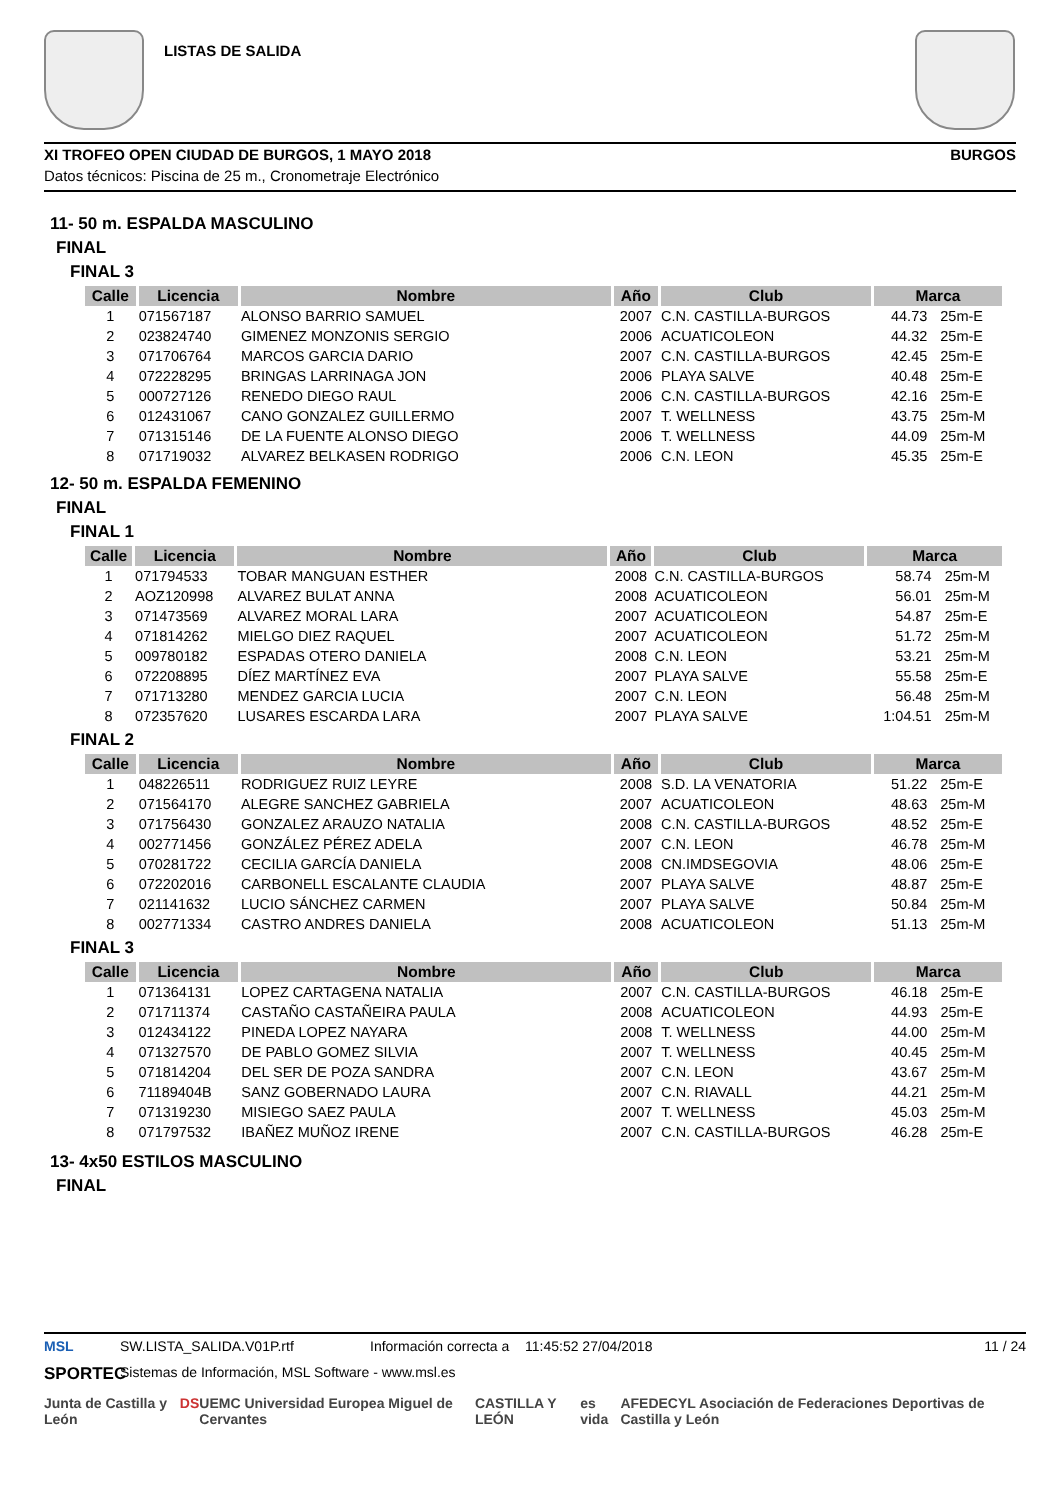LISTAS DE SALIDA
XI TROFEO OPEN CIUDAD DE BURGOS, 1 MAYO 2018 BURGOS
Datos técnicos: Piscina de 25 m., Cronometraje Electrónico
11- 50 m. ESPALDA MASCULINO
FINAL
FINAL 3
| Calle | Licencia | Nombre | Año | Club | Marca | |
| --- | --- | --- | --- | --- | --- | --- |
| 1 | 071567187 | ALONSO BARRIO SAMUEL | 2007 | C.N. CASTILLA-BURGOS | 44.73 | 25m-E |
| 2 | 023824740 | GIMENEZ MONZONIS SERGIO | 2006 | ACUATICOLEON | 44.32 | 25m-E |
| 3 | 071706764 | MARCOS GARCIA DARIO | 2007 | C.N. CASTILLA-BURGOS | 42.45 | 25m-E |
| 4 | 072228295 | BRINGAS LARRINAGA JON | 2006 | PLAYA SALVE | 40.48 | 25m-E |
| 5 | 000727126 | RENEDO DIEGO RAUL | 2006 | C.N. CASTILLA-BURGOS | 42.16 | 25m-E |
| 6 | 012431067 | CANO GONZALEZ GUILLERMO | 2007 | T. WELLNESS | 43.75 | 25m-M |
| 7 | 071315146 | DE LA FUENTE ALONSO DIEGO | 2006 | T. WELLNESS | 44.09 | 25m-M |
| 8 | 071719032 | ALVAREZ BELKASEN RODRIGO | 2006 | C.N. LEON | 45.35 | 25m-E |
12- 50 m. ESPALDA FEMENINO
FINAL
FINAL 1
| Calle | Licencia | Nombre | Año | Club | Marca | |
| --- | --- | --- | --- | --- | --- | --- |
| 1 | 071794533 | TOBAR MANGUAN ESTHER | 2008 | C.N. CASTILLA-BURGOS | 58.74 | 25m-M |
| 2 | AOZ120998 | ALVAREZ BULAT ANNA | 2008 | ACUATICOLEON | 56.01 | 25m-M |
| 3 | 071473569 | ALVAREZ MORAL LARA | 2007 | ACUATICOLEON | 54.87 | 25m-E |
| 4 | 071814262 | MIELGO DIEZ RAQUEL | 2007 | ACUATICOLEON | 51.72 | 25m-M |
| 5 | 009780182 | ESPADAS OTERO DANIELA | 2008 | C.N. LEON | 53.21 | 25m-M |
| 6 | 072208895 | DÍEZ MARTÍNEZ EVA | 2007 | PLAYA SALVE | 55.58 | 25m-E |
| 7 | 071713280 | MENDEZ GARCIA LUCIA | 2007 | C.N. LEON | 56.48 | 25m-M |
| 8 | 072357620 | LUSARES ESCARDA LARA | 2007 | PLAYA SALVE | 1:04.51 | 25m-M |
FINAL 2
| Calle | Licencia | Nombre | Año | Club | Marca | |
| --- | --- | --- | --- | --- | --- | --- |
| 1 | 048226511 | RODRIGUEZ RUIZ LEYRE | 2008 | S.D. LA VENATORIA | 51.22 | 25m-E |
| 2 | 071564170 | ALEGRE SANCHEZ GABRIELA | 2007 | ACUATICOLEON | 48.63 | 25m-M |
| 3 | 071756430 | GONZALEZ ARAUZO NATALIA | 2008 | C.N. CASTILLA-BURGOS | 48.52 | 25m-E |
| 4 | 002771456 | GONZÁLEZ PÉREZ ADELA | 2007 | C.N. LEON | 46.78 | 25m-M |
| 5 | 070281722 | CECILIA GARCÍA DANIELA | 2008 | CN.IMDSEGOVIA | 48.06 | 25m-E |
| 6 | 072202016 | CARBONELL ESCALANTE CLAUDIA | 2007 | PLAYA SALVE | 48.87 | 25m-E |
| 7 | 021141632 | LUCIO SÁNCHEZ CARMEN | 2007 | PLAYA SALVE | 50.84 | 25m-M |
| 8 | 002771334 | CASTRO ANDRES DANIELA | 2008 | ACUATICOLEON | 51.13 | 25m-M |
FINAL 3
| Calle | Licencia | Nombre | Año | Club | Marca | |
| --- | --- | --- | --- | --- | --- | --- |
| 1 | 071364131 | LOPEZ CARTAGENA NATALIA | 2007 | C.N. CASTILLA-BURGOS | 46.18 | 25m-E |
| 2 | 071711374 | CASTAÑO CASTAÑEIRA PAULA | 2008 | ACUATICOLEON | 44.93 | 25m-E |
| 3 | 012434122 | PINEDA LOPEZ NAYARA | 2008 | T. WELLNESS | 44.00 | 25m-M |
| 4 | 071327570 | DE PABLO GOMEZ SILVIA | 2007 | T. WELLNESS | 40.45 | 25m-M |
| 5 | 071814204 | DEL SER DE POZA SANDRA | 2007 | C.N. LEON | 43.67 | 25m-M |
| 6 | 71189404B | SANZ GOBERNADO LAURA | 2007 | C.N. RIAVALL | 44.21 | 25m-M |
| 7 | 071319230 | MISIEGO SAEZ PAULA | 2007 | T. WELLNESS | 45.03 | 25m-M |
| 8 | 071797532 | IBAÑEZ MUÑOZ IRENE | 2007 | C.N. CASTILLA-BURGOS | 46.28 | 25m-E |
13- 4x50 ESTILOS MASCULINO
FINAL
MSL SW.LISTA_SALIDA.V01P.rtf Información correcta a 11:45:52 27/04/2018 11 / 24
SPORTEC Sistemas de Información, MSL Software - www.msl.es
Junta de Castilla y León DS UEMC Universidad Europea Miguel de Cervantes CASTILLA Y LEÓN es vida AFEDECYL Asociación de Federaciones Deportivas de Castilla y León